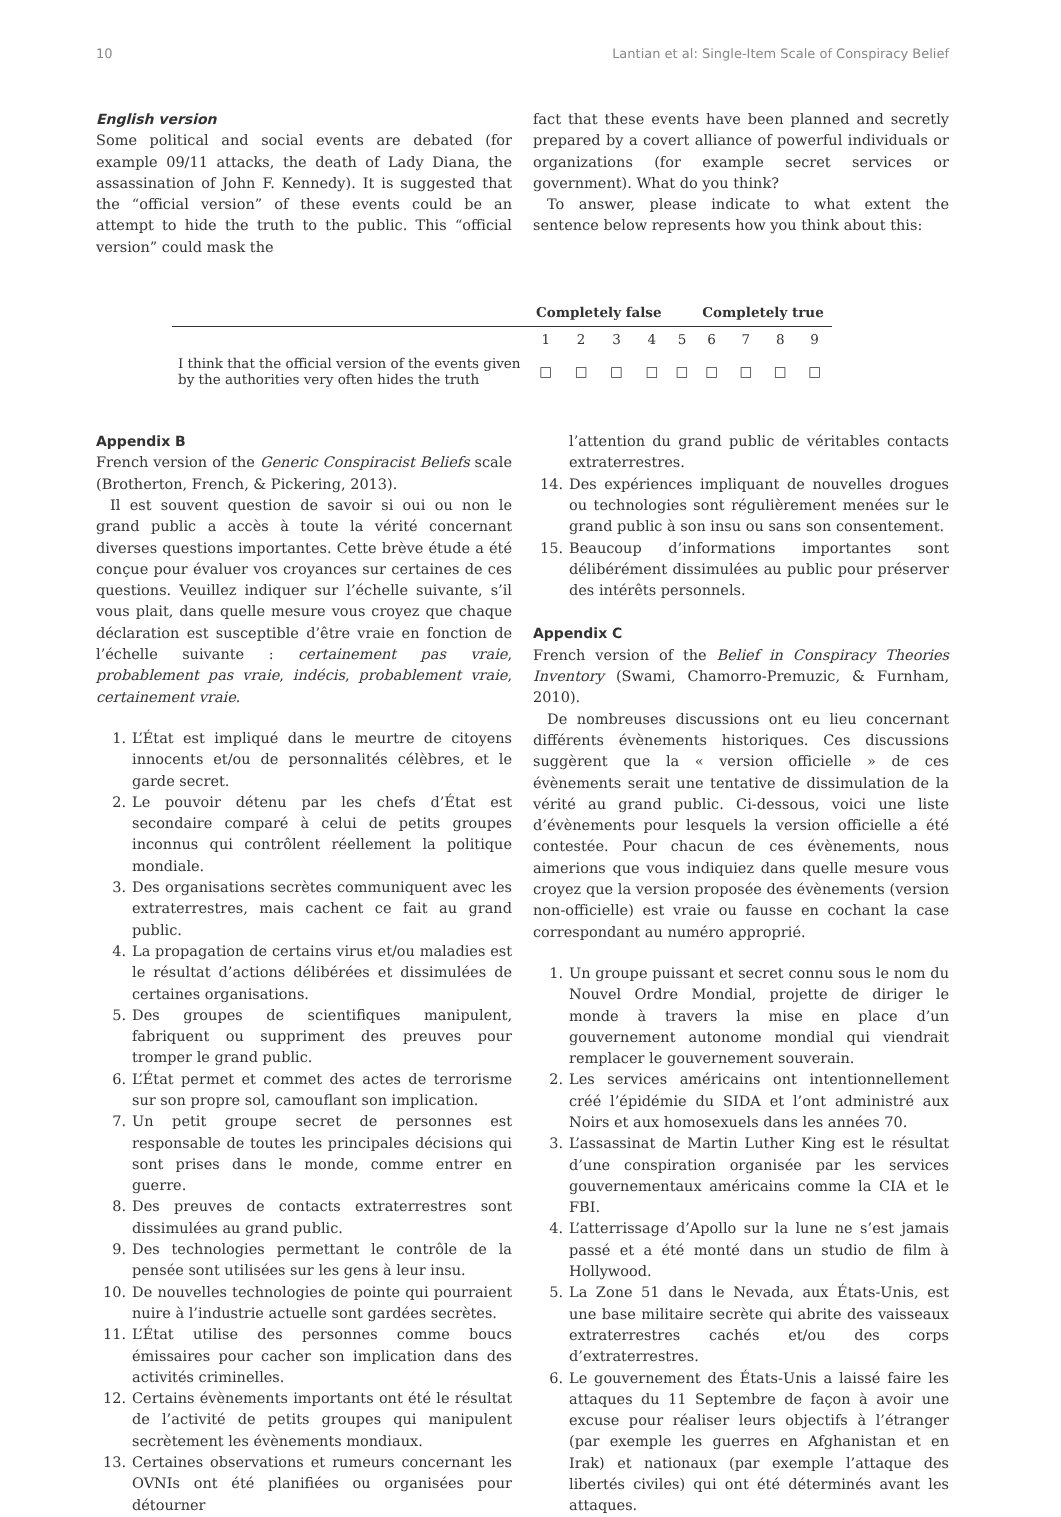10 Lantian et al: Single-Item Scale of Conspiracy Belief
English version
Some political and social events are debated (for example 09/11 attacks, the death of Lady Diana, the assassination of John F. Kennedy). It is suggested that the “official version” of these events could be an attempt to hide the truth to the public. This “official version” could mask the
fact that these events have been planned and secretly prepared by a covert alliance of powerful individuals or organizations (for example secret services or government). What do you think?
To answer, please indicate to what extent the sentence below represents how you think about this:
| | Completely false | | | | | Completely true | | | |
| --- | --- | --- | --- | --- | --- | --- | --- | --- | --- |
| | 1 | 2 | 3 | 4 | 5 | 6 | 7 | 8 | 9 |
| I think that the official version of the events given by the authorities very often hides the truth | □ | □ | □ | □ | □ | □ | □ | □ | □ |
Appendix B
French version of the Generic Conspiracist Beliefs scale (Brotherton, French, & Pickering, 2013).
Il est souvent question de savoir si oui ou non le grand public a accès à toute la vérité concernant diverses questions importantes. Cette brève étude a été conçue pour évaluer vos croyances sur certaines de ces questions. Veuillez indiquer sur l’échelle suivante, s’il vous plait, dans quelle mesure vous croyez que chaque déclaration est susceptible d’être vraie en fonction de l’échelle suivante : certainement pas vraie, probablement pas vraie, indécis, probablement vraie, certainement vraie.
1. L’État est impliqué dans le meurtre de citoyens innocents et/ou de personnalités célèbres, et le garde secret.
2. Le pouvoir détenu par les chefs d’État est secondaire comparé à celui de petits groupes inconnus qui contrôlent réellement la politique mondiale.
3. Des organisations secrètes communiquent avec les extraterrestres, mais cachent ce fait au grand public.
4. La propagation de certains virus et/ou maladies est le résultat d’actions délibérées et dissimulées de certaines organisations.
5. Des groupes de scientifiques manipulent, fabriquent ou suppriment des preuves pour tromper le grand public.
6. L’État permet et commet des actes de terrorisme sur son propre sol, camouflant son implication.
7. Un petit groupe secret de personnes est responsable de toutes les principales décisions qui sont prises dans le monde, comme entrer en guerre.
8. Des preuves de contacts extraterrestres sont dissimulées au grand public.
9. Des technologies permettant le contrôle de la pensée sont utilisées sur les gens à leur insu.
10. De nouvelles technologies de pointe qui pourraient nuire à l’industrie actuelle sont gardées secrètes.
11. L’État utilise des personnes comme boucs émissaires pour cacher son implication dans des activités criminelles.
12. Certains évènements importants ont été le résultat de l’activité de petits groupes qui manipulent secrètement les évènements mondiaux.
13. Certaines observations et rumeurs concernant les OVNIs ont été planifiées ou organisées pour détourner
l’attention du grand public de véritables contacts extraterrestres.
14. Des expériences impliquant de nouvelles drogues ou technologies sont régulièrement menées sur le grand public à son insu ou sans son consentement.
15. Beaucoup d’informations importantes sont délibérément dissimulées au public pour préserver des intérêts personnels.
Appendix C
French version of the Belief in Conspiracy Theories Inventory (Swami, Chamorro-Premuzic, & Furnham, 2010).
De nombreuses discussions ont eu lieu concernant différents évènements historiques. Ces discussions suggèrent que la « version officielle » de ces évènements serait une tentative de dissimulation de la vérité au grand public. Ci-dessous, voici une liste d’évènements pour lesquels la version officielle a été contestée. Pour chacun de ces évènements, nous aimerions que vous indiquiez dans quelle mesure vous croyez que la version proposée des évènements (version non-officielle) est vraie ou fausse en cochant la case correspondant au numéro approprié.
1. Un groupe puissant et secret connu sous le nom du Nouvel Ordre Mondial, projette de diriger le monde à travers la mise en place d’un gouvernement autonome mondial qui viendrait remplacer le gouvernement souverain.
2. Les services américains ont intentionnellement créé l’épidémie du SIDA et l’ont administré aux Noirs et aux homosexuels dans les années 70.
3. L’assassinat de Martin Luther King est le résultat d’une conspiration organisée par les services gouvernementaux américains comme la CIA et le FBI.
4. L’atterrissage d’Apollo sur la lune ne s’est jamais passé et a été monté dans un studio de film à Hollywood.
5. La Zone 51 dans le Nevada, aux États-Unis, est une base militaire secrète qui abrite des vaisseaux extraterrestres cachés et/ou des corps d’extraterrestres.
6. Le gouvernement des États-Unis a laissé faire les attaques du 11 Septembre de façon à avoir une excuse pour réaliser leurs objectifs à l’étranger (par exemple les guerres en Afghanistan et en Irak) et nationaux (par exemple l’attaque des libertés civiles) qui ont été déterminés avant les attaques.